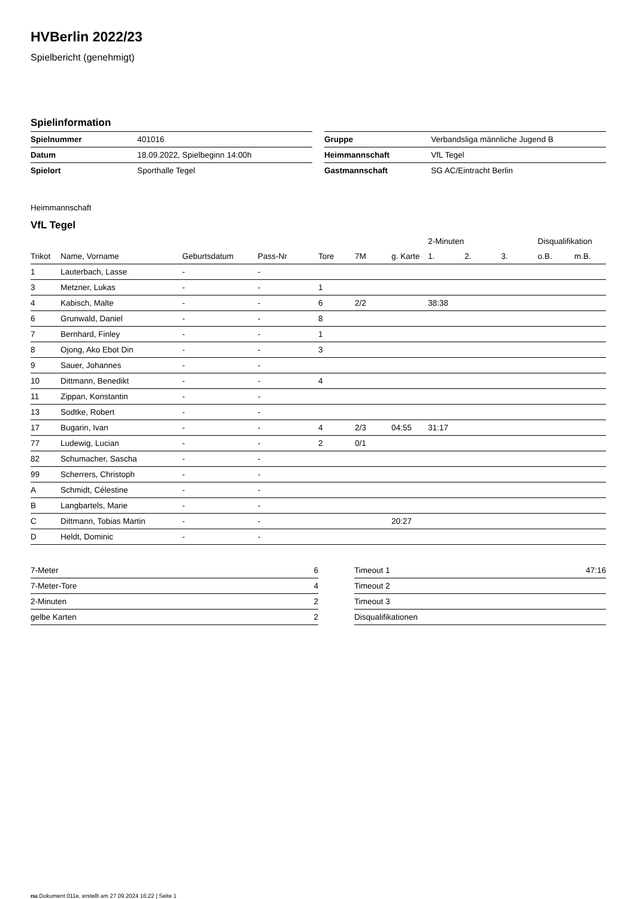HVBerlin 2022/23
Spielbericht (genehmigt)
Spielinformation
| Spielnummer | 401016 |
| Datum | 18.09.2022, Spielbeginn 14:00h |
| Spielort | Sporthalle Tegel |
| Gruppe | Verbandsliga männliche Jugend B |
| Heimmannschaft | VfL Tegel |
| Gastmannschaft | SG AC/Eintracht Berlin |
Heimmannschaft
VfL Tegel
| | | | | | | | 2-Minuten | | | Disqualifikation | |
| --- | --- | --- | --- | --- | --- | --- | --- | --- | --- | --- | --- |
| Trikot | Name, Vorname | Geburtsdatum | Pass-Nr | Tore | 7M | g. Karte | 1. | 2. | 3. | o.B. | m.B. |
| 1 | Lauterbach, Lasse | - | - | | | | | | | | |
| 3 | Metzner, Lukas | - | - | 1 | | | | | | | |
| 4 | Kabisch, Malte | - | - | 6 | 2/2 | | 38:38 | | | | |
| 6 | Grunwald, Daniel | - | - | 8 | | | | | | | |
| 7 | Bernhard, Finley | - | - | 1 | | | | | | | |
| 8 | Ojong, Ako Ebot Din | - | - | 3 | | | | | | | |
| 9 | Sauer, Johannes | - | - | | | | | | | | |
| 10 | Dittmann, Benedikt | - | - | 4 | | | | | | | |
| 11 | Zippan, Konstantin | - | - | | | | | | | | |
| 13 | Sodtke, Robert | - | - | | | | | | | | |
| 17 | Bugarin, Ivan | - | - | 4 | 2/3 | 04:55 | 31:17 | | | | |
| 77 | Ludewig, Lucian | - | - | 2 | 0/1 | | | | | | |
| 82 | Schumacher, Sascha | - | - | | | | | | | | |
| 99 | Scherrers, Christoph | - | - | | | | | | | | |
| A | Schmidt, Célestine | - | - | | | | | | | | |
| B | Langbartels, Marie | - | - | | | | | | | | |
| C | Dittmann, Tobias Martin | - | - | | | 20:27 | | | | | |
| D | Heldt, Dominic | - | - | | | | | | | | |
| 7-Meter | 6 |
| 7-Meter-Tore | 4 |
| 2-Minuten | 2 |
| gelbe Karten | 2 |
| Timeout 1 | 47:16 |
| Timeout 2 | |
| Timeout 3 | |
| Disqualifikationen | |
nu.Dokument 011e, erstellt am 27.09.2024 16:22 | Seite 1